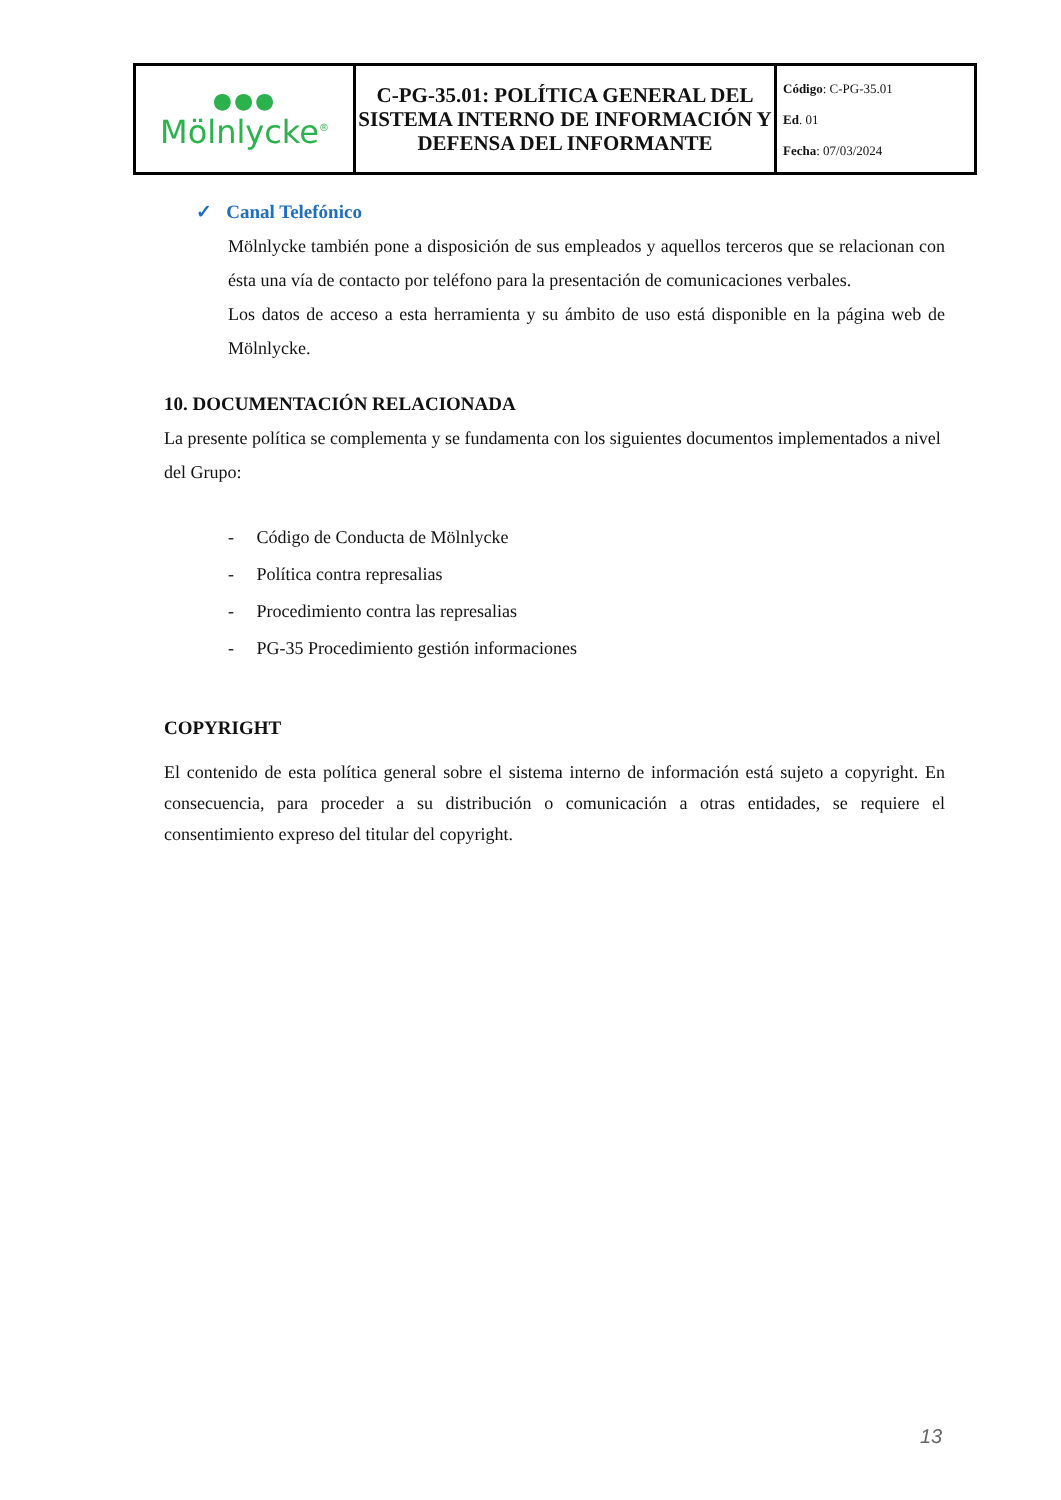| ●●● Mölnlycke<sup>®</sup> | C-PG-35.01: POLÍTICA GENERAL DEL SISTEMA INTERNO DE INFORMACIÓN Y DEFENSA DEL INFORMANTE | Código : C-PG-35.01 Ed . 01 Fecha : 07/03/2024 |
✓ Canal Telefónico
Mölnlycke también pone a disposición de sus empleados y aquellos terceros que se relacionan con ésta una vía de contacto por teléfono para la presentación de comunicaciones verbales.
Los datos de acceso a esta herramienta y su ámbito de uso está disponible en la página web de Mölnlycke.
10. DOCUMENTACIÓN RELACIONADA
La presente política se complementa y se fundamenta con los siguientes documentos implementados a nivel del Grupo:
- Código de Conducta de Mölnlycke
- Política contra represalias
- Procedimiento contra las represalias
- PG-35 Procedimiento gestión informaciones
COPYRIGHT
El contenido de esta política general sobre el sistema interno de información está sujeto a copyright. En consecuencia, para proceder a su distribución o comunicación a otras entidades, se requiere el consentimiento expreso del titular del copyright.
13